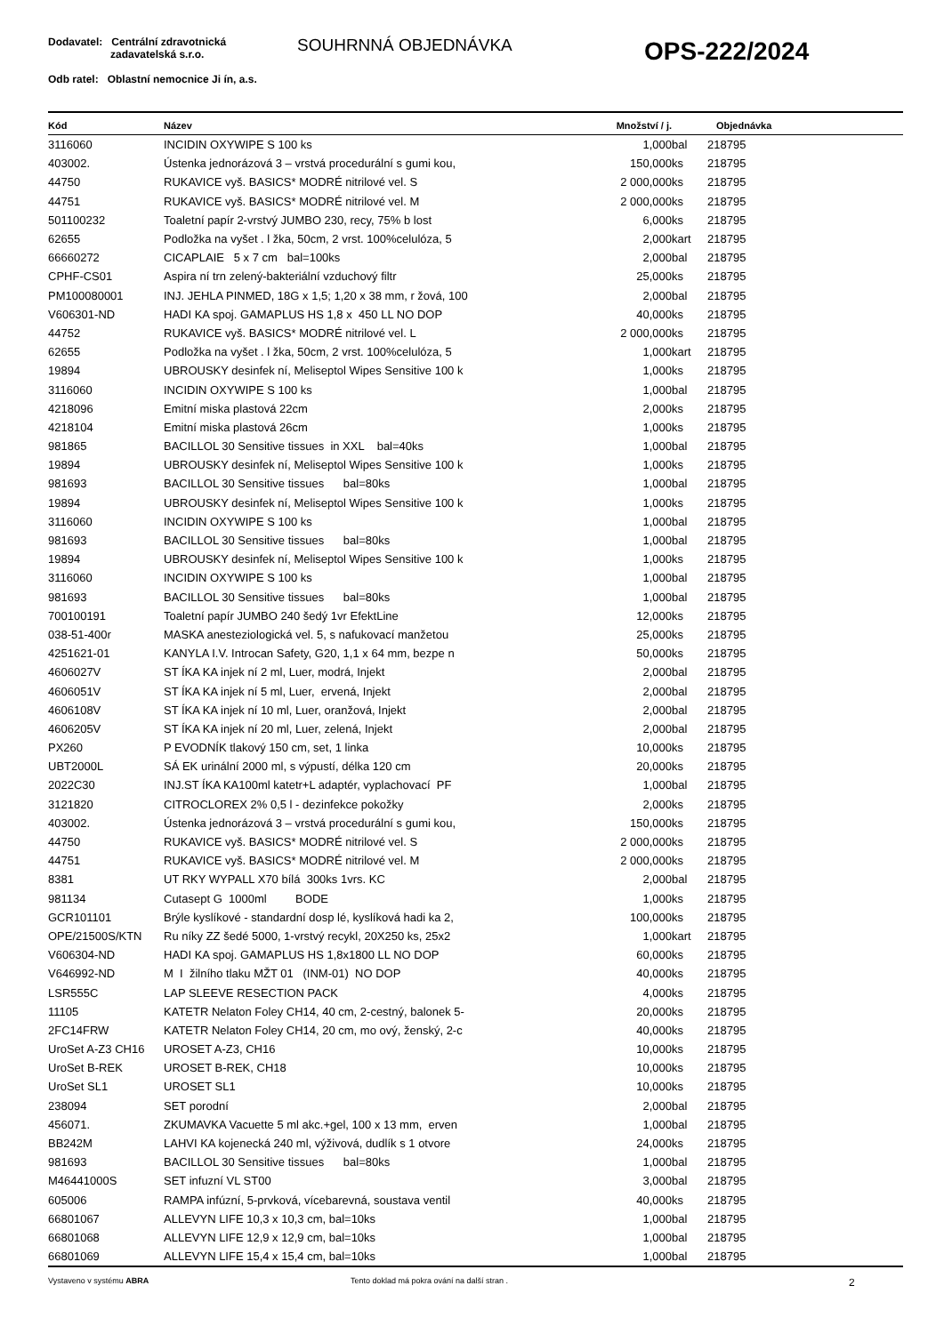Dodavatel: Centrální zdravotnická
zadavatelská s.r.o.
Odb ratel: Oblastní nemocnice Ji ín, a.s.
SOUHRNNÁ OBJEDNÁVKA
OPS-222/2024
| Kód | Název | Množství / j. | | Objednávka |
| --- | --- | --- | --- | --- |
| 3116060 | INCIDIN OXYWIPE S 100 ks | 1,000 | bal | 218795 |
| 403002. | Ústenka jednorázová 3 – vrstvá procedurální s gumi kou, | 150,000 | ks | 218795 |
| 44750 | RUKAVICE vyš. BASICS* MODRÉ nitrilové vel. S | 2 000,000 | ks | 218795 |
| 44751 | RUKAVICE vyš. BASICS* MODRÉ nitrilové vel. M | 2 000,000 | ks | 218795 |
| 501100232 | Toaletní papír 2-vrstvý JUMBO 230, recy, 75% b lost | 6,000 | ks | 218795 |
| 62655 | Podložka na vyšet . l žka, 50cm, 2 vrst. 100%celulóza, 5 | 2,000 | kart | 218795 |
| 66660272 | CICAPLAIE 5 x 7 cm bal=100ks | 2,000 | bal | 218795 |
| CPHF-CS01 | Aspira ní trn zelený-bakteriální vzduchový filtr | 25,000 | ks | 218795 |
| PM100080001 | INJ. JEHLA PINMED, 18G x 1,5; 1,20 x 38 mm, r žová, 100 | 2,000 | bal | 218795 |
| V606301-ND | HADI KA spoj. GAMAPLUS HS 1,8 x 450 LL NO DOP | 40,000 | ks | 218795 |
| 44752 | RUKAVICE vyš. BASICS* MODRÉ nitrilové vel. L | 2 000,000 | ks | 218795 |
| 62655 | Podložka na vyšet . l žka, 50cm, 2 vrst. 100%celulóza, 5 | 1,000 | kart | 218795 |
| 19894 | UBROUSKY desinfek ní, Meliseptol Wipes Sensitive 100 k | 1,000 | ks | 218795 |
| 3116060 | INCIDIN OXYWIPE S 100 ks | 1,000 | bal | 218795 |
| 4218096 | Emitní miska plastová 22cm | 2,000 | ks | 218795 |
| 4218104 | Emitní miska plastová 26cm | 1,000 | ks | 218795 |
| 981865 | BACILLOL 30 Sensitive tissues in XXL bal=40ks | 1,000 | bal | 218795 |
| 19894 | UBROUSKY desinfek ní, Meliseptol Wipes Sensitive 100 k | 1,000 | ks | 218795 |
| 981693 | BACILLOL 30 Sensitive tissues bal=80ks | 1,000 | bal | 218795 |
| 19894 | UBROUSKY desinfek ní, Meliseptol Wipes Sensitive 100 k | 1,000 | ks | 218795 |
| 3116060 | INCIDIN OXYWIPE S 100 ks | 1,000 | bal | 218795 |
| 981693 | BACILLOL 30 Sensitive tissues bal=80ks | 1,000 | bal | 218795 |
| 19894 | UBROUSKY desinfek ní, Meliseptol Wipes Sensitive 100 k | 1,000 | ks | 218795 |
| 3116060 | INCIDIN OXYWIPE S 100 ks | 1,000 | bal | 218795 |
| 981693 | BACILLOL 30 Sensitive tissues bal=80ks | 1,000 | bal | 218795 |
| 700100191 | Toaletní papír JUMBO 240 šedý 1vr EfektLine | 12,000 | ks | 218795 |
| 038-51-400r | MASKA anesteziologická vel. 5, s nafukovací manžetou | 25,000 | ks | 218795 |
| 4251621-01 | KANYLA I.V. Introcan Safety, G20, 1,1 x 64 mm, bezpe n | 50,000 | ks | 218795 |
| 4606027V | ST ÍKA KA injek ní 2 ml, Luer, modrá, Injekt | 2,000 | bal | 218795 |
| 4606051V | ST ÍKA KA injek ní 5 ml, Luer, ervená, Injekt | 2,000 | bal | 218795 |
| 4606108V | ST ÍKA KA injek ní 10 ml, Luer, oranžová, Injekt | 2,000 | bal | 218795 |
| 4606205V | ST ÍKA KA injek ní 20 ml, Luer, zelená, Injekt | 2,000 | bal | 218795 |
| PX260 | P EVODNÍK tlakový 150 cm, set, 1 linka | 10,000 | ks | 218795 |
| UBT2000L | SÁ EK urinální 2000 ml, s výpustí, délka 120 cm | 20,000 | ks | 218795 |
| 2022C30 | INJ.ST ÍKA KA100ml katetr+L adaptér, vyplachovací PF | 1,000 | bal | 218795 |
| 3121820 | CITROCLOREX 2% 0,5 l - dezinfekce pokožky | 2,000 | ks | 218795 |
| 403002. | Ústenka jednorázová 3 – vrstvá procedurální s gumi kou, | 150,000 | ks | 218795 |
| 44750 | RUKAVICE vyš. BASICS* MODRÉ nitrilové vel. S | 2 000,000 | ks | 218795 |
| 44751 | RUKAVICE vyš. BASICS* MODRÉ nitrilové vel. M | 2 000,000 | ks | 218795 |
| 8381 | UT RKY WYPALL X70 bílá 300ks 1vrs. KC | 2,000 | bal | 218795 |
| 981134 | Cutasept G 1000ml BODE | 1,000 | ks | 218795 |
| GCR101101 | Brýle kyslíkové - standardní dosp lé, kyslíková hadi ka 2, | 100,000 | ks | 218795 |
| OPE/21500S/KTN | Ru níky ZZ šedé 5000, 1-vrstvý recykl, 20X250 ks, 25x2 | 1,000 | kart | 218795 |
| V606304-ND | HADI KA spoj. GAMAPLUS HS 1,8x1800 LL NO DOP | 60,000 | ks | 218795 |
| V646992-ND | M I žilního tlaku MŽT 01 (INM-01) NO DOP | 40,000 | ks | 218795 |
| LSR555C | LAP SLEEVE RESECTION PACK | 4,000 | ks | 218795 |
| 11105 | KATETR Nelaton Foley CH14, 40 cm, 2-cestný, balonek 5- | 20,000 | ks | 218795 |
| 2FC14FRW | KATETR Nelaton Foley CH14, 20 cm, mo ový, ženský, 2-c | 40,000 | ks | 218795 |
| UroSet A-Z3 CH16 | UROSET A-Z3, CH16 | 10,000 | ks | 218795 |
| UroSet B-REK | UROSET B-REK, CH18 | 10,000 | ks | 218795 |
| UroSet SL1 | UROSET SL1 | 10,000 | ks | 218795 |
| 238094 | SET porodní | 2,000 | bal | 218795 |
| 456071. | ZKUMAVKA Vacuette 5 ml akc.+gel, 100 x 13 mm, erven | 1,000 | bal | 218795 |
| BB242M | LAHVI KA kojenecká 240 ml, výživová, dudlík s 1 otvore | 24,000 | ks | 218795 |
| 981693 | BACILLOL 30 Sensitive tissues bal=80ks | 1,000 | bal | 218795 |
| M46441000S | SET infuzní VL ST00 | 3,000 | bal | 218795 |
| 605006 | RAMPA infúzní, 5-prvková, vícebarevná, soustava ventil | 40,000 | ks | 218795 |
| 66801067 | ALLEVYN LIFE 10,3 x 10,3 cm, bal=10ks | 1,000 | bal | 218795 |
| 66801068 | ALLEVYN LIFE 12,9 x 12,9 cm, bal=10ks | 1,000 | bal | 218795 |
| 66801069 | ALLEVYN LIFE 15,4 x 15,4 cm, bal=10ks | 1,000 | bal | 218795 |
Vystaveno v systému ABRA Tento doklad má pokra ování na další stran .
2